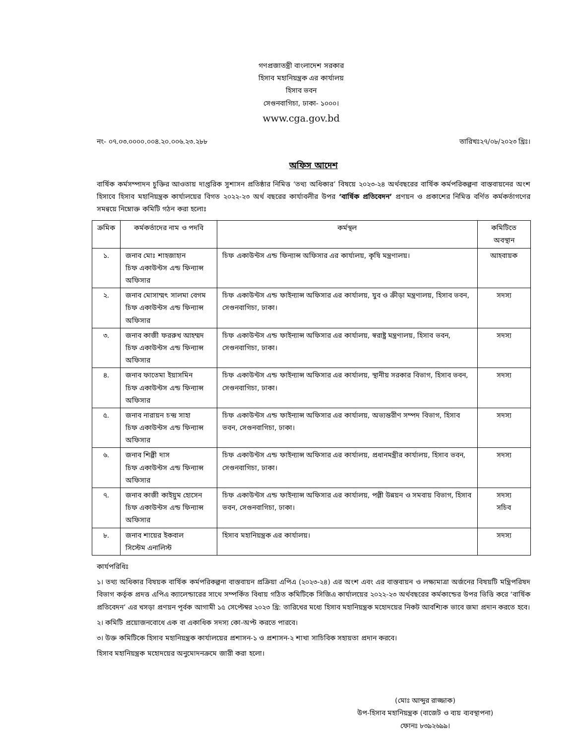গণপ্রজাতন্ত্রী বাংলাদেশ সরকার
হিসাব মহানিয়ন্ত্রক এর কার্যালয়
হিসাব ভবন
সেগুনবাগিচা, ঢাকা- ১০০০।
www.cga.gov.bd
নং- ০৭.০৩.০০০০.০০৪.২০.০০৬.২৩.২৮৮ তারিখঃ২৭/০৮/২০২৩ খ্রিঃ।
অফিস আদেশ
বার্ষিক কর্মসম্পাদন চুক্তির আওতায় দাপ্তরিক সুশাসন প্রতিষ্ঠার নিমিত্ত ‘তথ্য অধিকার’ বিষয়ে ২০২৩-২৪ অর্থবছরের বার্ষিক কর্মপরিকল্পনা বাস্তবায়নের অংশ হিসাবে হিসাব মহানিয়ন্ত্রক কার্যালয়ের বিগত ২০২২-২৩ অর্থ বছরের কার্যাবলীর উপর ‘বার্ষিক প্রতিবেদন’ প্রণয়ন ও প্রকাশের নিমিত্ত বর্ণিত কর্মকর্তাগণের সমন্বয়ে নিম্নোক্ত কমিটি গঠন করা হলোঃ
| ক্রমিক | কর্মকর্তাদের নাম ও পদবি | কর্মস্থল | কমিটিতে অবস্থান |
| --- | --- | --- | --- |
| ১. | জনাব মোঃ শাহজাহান চিফ একাউন্টস এন্ড ফিন্যান্স অফিসার | চিফ একাউন্টস এন্ড ফিন্যান্স অফিসার এর কার্যালয়, কৃষি মন্ত্রণালয়। | আহবায়ক |
| ২. | জনাব মোসাম্মৎ সালমা বেগম চিফ একাউন্টস এন্ড ফিন্যান্স অফিসার | চিফ একাউন্টস এন্ড ফাইন্যান্স অফিসার এর কার্যালয়, যুব ও ক্রীড়া মন্ত্রণালয়, হিসাব ভবন, সেগুনবাগিচা, ঢাকা। | সদস্য |
| ৩. | জনাব কাজী ফররুখ আহম্মদ চিফ একাউন্টস এন্ড ফিন্যান্স অফিসার | চিফ একাউন্টস এন্ড ফাইন্যান্স অফিসার এর কার্যালয়, স্বরাষ্ট্র মন্ত্রণালয়, হিসাব ভবন, সেগুনবাগিচা, ঢাকা। | সদস্য |
| ৪. | জনাব ফাতেমা ইয়াসমিন চিফ একাউন্টস এন্ড ফিন্যান্স অফিসার | চিফ একাউন্টস এন্ড ফাইন্যান্স অফিসার এর কার্যালয়, স্থানীয় সরকার বিভাগ, হিসাব ভবন, সেগুনবাগিচা, ঢাকা। | সদস্য |
| ৫. | জনাব নারায়ন চন্দ্র সাহা চিফ একাউন্টস এন্ড ফিন্যান্স অফিসার | চিফ একাউন্টস এন্ড ফাইন্যান্স অফিসার এর কার্যালয়, অভ্যন্তরীণ সম্পদ বিভাগ, হিসাব ভবন, সেগুনবাগিচা, ঢাকা। | সদস্য |
| ৬. | জনাব শিল্পী দাস চিফ একাউন্টস এন্ড ফিন্যান্স অফিসার | চিফ একাউন্টস এন্ড ফাইন্যান্স অফিসার এর কার্যালয়, প্রধানমন্ত্রীর কার্যালয়, হিসাব ভবন, সেগুনবাগিচা, ঢাকা। | সদস্য |
| ৭. | জনাব কাজী কাইয়ুম হোসেন চিফ একাউন্টস এন্ড ফিন্যান্স অফিসার | চিফ একাউন্টস এন্ড ফাইন্যান্স অফিসার এর কার্যালয়, পল্লী উন্নয়ন ও সমবায় বিভাগ, হিসাব ভবন, সেগুনবাগিচা, ঢাকা। | সদস্য সচিব |
| ৮. | জনাব শায়ের ইকবাল সিস্টেম এনালিস্ট | হিসাব মহানিয়ন্ত্রক এর কার্যালয়। | সদস্য |
কার্যপরিধিঃ
১। তথ্য অধিকার বিষয়ক বার্ষিক কর্মপরিকল্পনা বাস্তবায়ন প্রক্রিয়া এপিএ (২০২৩-২৪) এর অংশ এবং এর বাস্তবায়ন ও লক্ষ্যমাত্রা অর্জনের বিষয়টি মন্ত্রিপরিষদ বিভাগ কর্তৃক প্রদত্ত এপিএ ক্যালেন্ডারের সাথে সম্পর্কিত বিধায় গঠিত কমিটিকে সিজিএ কার্যালয়ের ২০২২-২৩ অর্থবছরের কর্মকান্ডের উপর ভিত্তি করে ‘বার্ষিক প্রতিবেদন’ এর খসড়া প্রণয়ন পূর্বক আগামী ১৫ সেপ্টেম্বর ২০২৩ খ্রি: তারিখের মধ্যে হিসাব মহানিয়ন্ত্রক মহোদয়ের নিকট আবশ্যিক ভাবে জমা প্রদান করতে হবে।
২। কমিটি প্রয়োজনবোধে এক বা একাধিক সদস্য কো-অপ্ট করতে পারবে।
৩। উক্ত কমিটিকে হিসাব মহানিয়ন্ত্রক কার্যালয়ের প্রশাসন-১ ও প্রশাসন-২ শাখা সাচিবিক সহায়তা প্রদান করবে।
হিসাব মহানিয়ন্ত্রক মহোদয়ের অনুমোদনক্রমে জারী করা হলো।
(মোঃ আব্দুর রাজ্জাক)
উপ-হিসাব মহানিয়ন্ত্রক (বাজেট ও ব্যয় ব্যবস্থাপনা)
ফোনঃ ৮৩৯২৬৯৯।